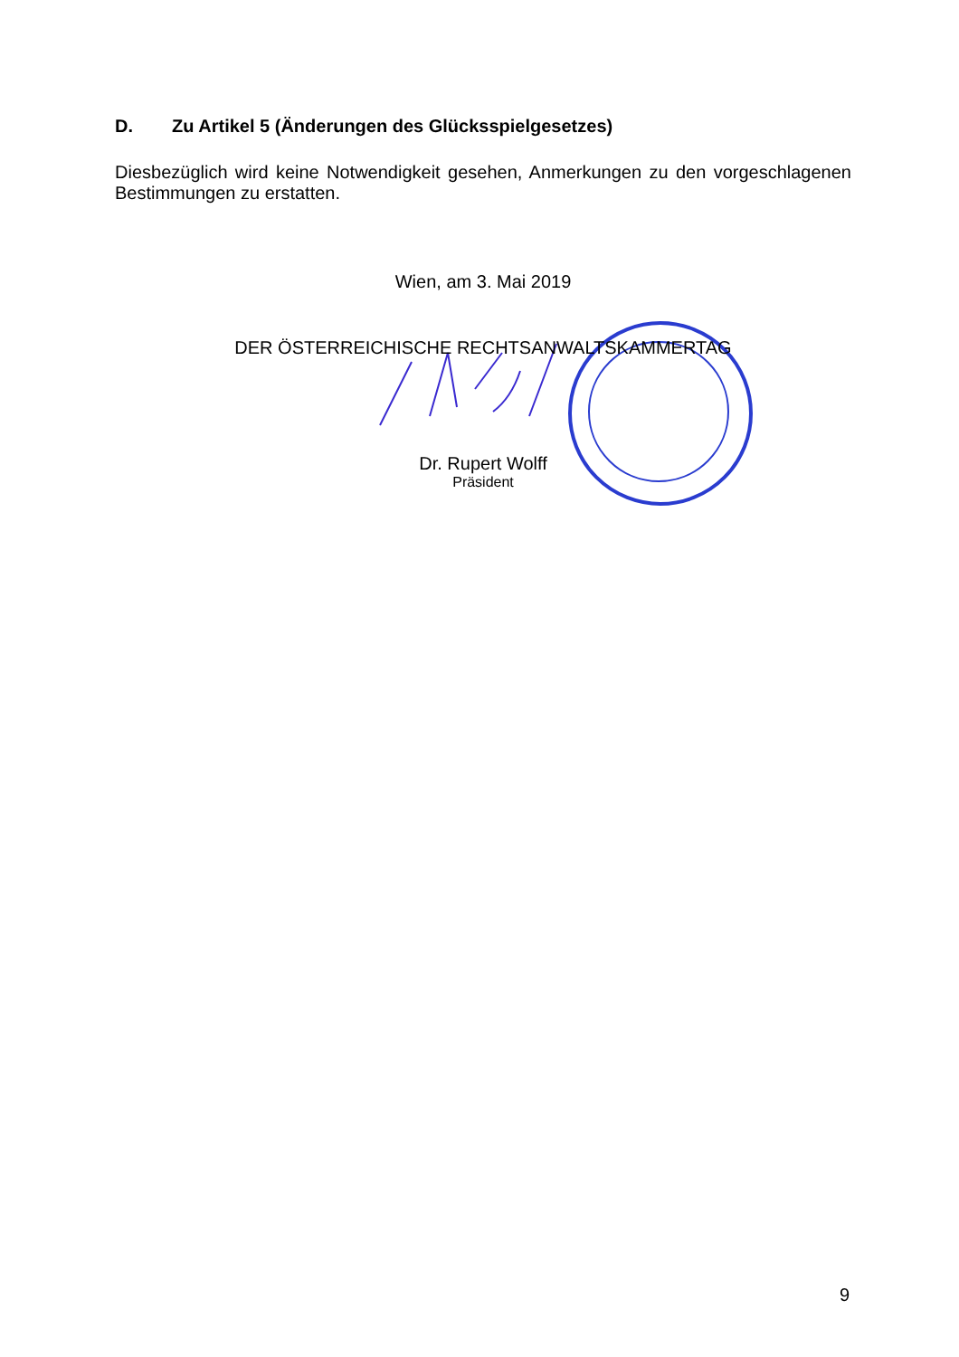D. Zu Artikel 5 (Änderungen des Glücksspielgesetzes)
Diesbezüglich wird keine Notwendigkeit gesehen, Anmerkungen zu den vorgeschlagenen Bestimmungen zu erstatten.
Wien, am 3. Mai 2019
DER ÖSTERREICHISCHE RECHTSANWALTSKAMMERTAG
Dr. Rupert Wolff
Präsident
9